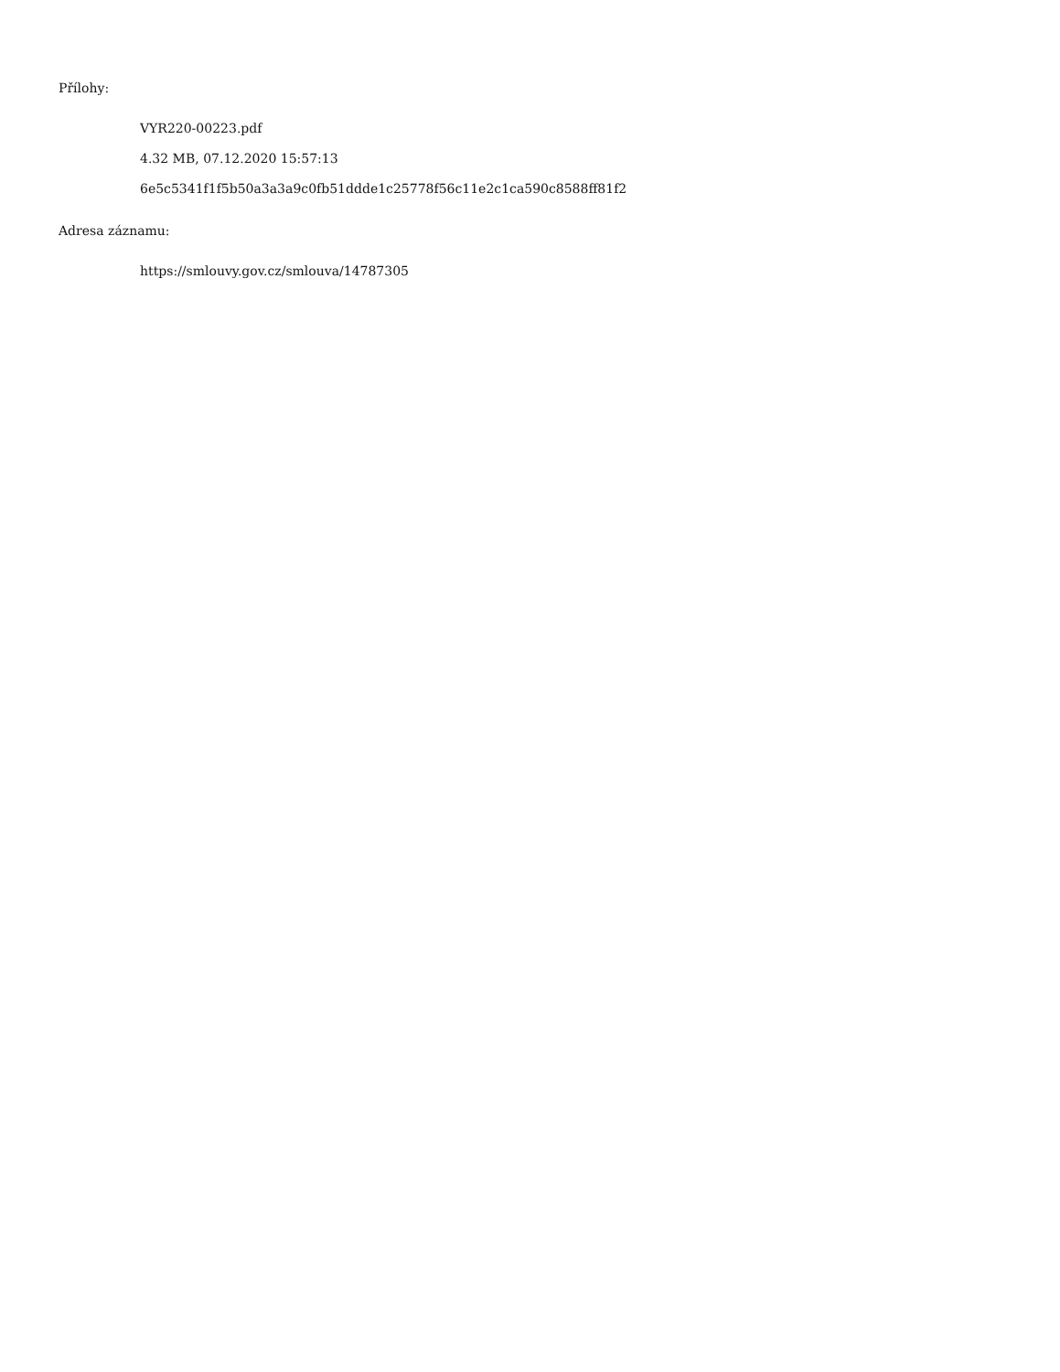Přílohy:
VYR220-00223.pdf
4.32 MB, 07.12.2020 15:57:13
6e5c5341f1f5b50a3a3a9c0fb51ddde1c25778f56c11e2c1ca590c8588ff81f2
Adresa záznamu:
https://smlouvy.gov.cz/smlouva/14787305